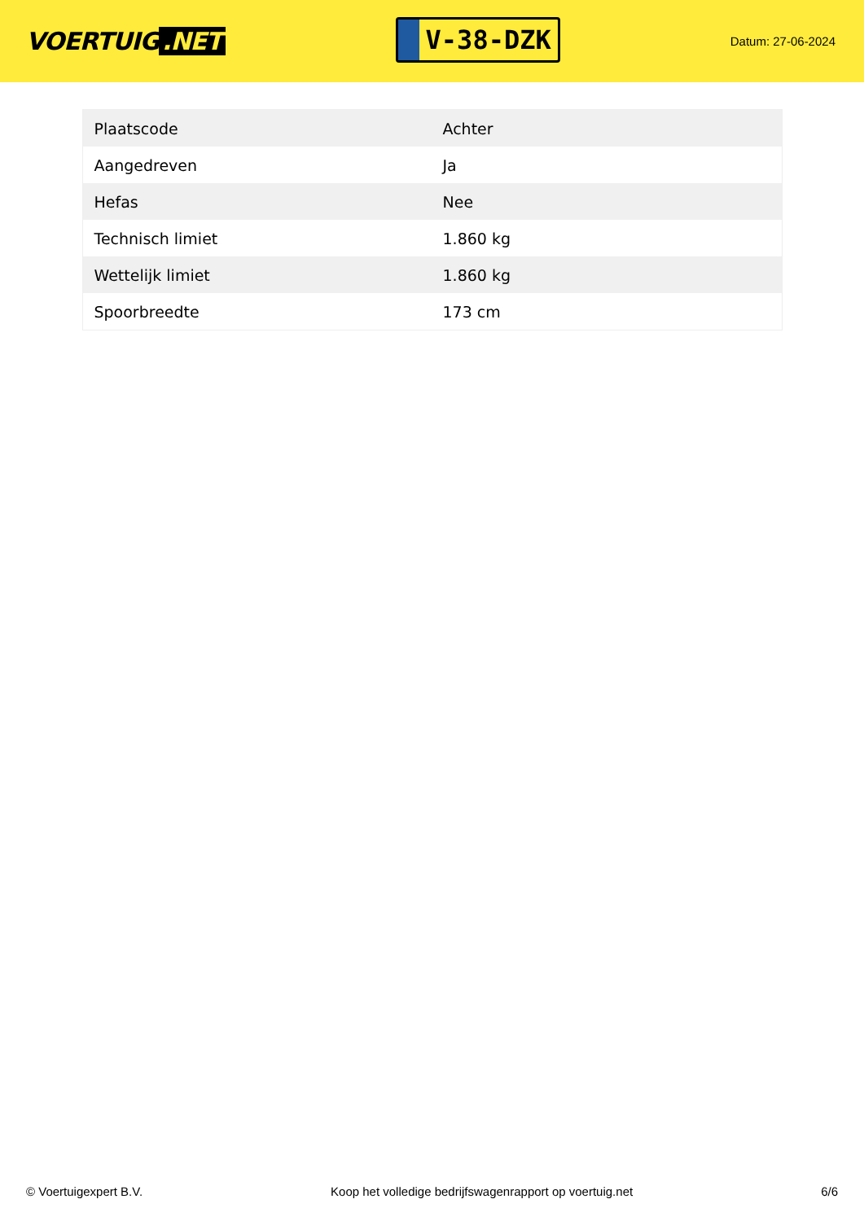VOERTUIG.NET
V-38-DZK
Datum: 27-06-2024
| Plaatscode | Achter |
| Aangedreven | Ja |
| Hefas | Nee |
| Technisch limiet | 1.860 kg |
| Wettelijk limiet | 1.860 kg |
| Spoorbreedte | 173 cm |
© Voertuigexpert B.V. Koop het volledige bedrijfswagenrapport op voertuig.net 6/6